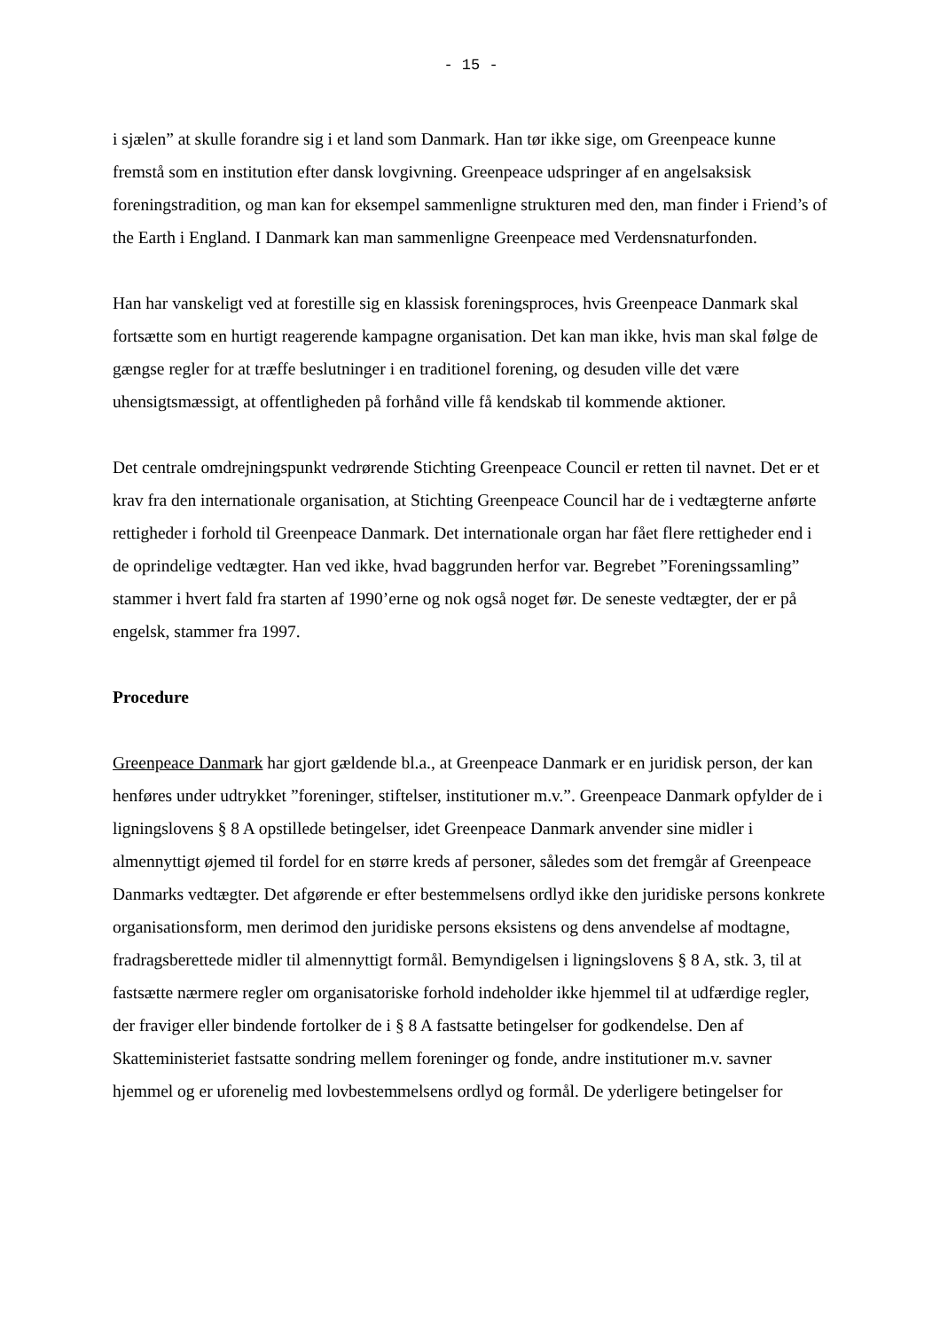- 15 -
i sjælen” at skulle forandre sig i et land som Danmark. Han tør ikke sige, om Greenpeace kunne fremstå som en institution efter dansk lovgivning. Greenpeace udspringer af en angelsaksisk foreningstradition, og man kan for eksempel sammenligne strukturen med den, man finder i Friend’s of the Earth i England. I Danmark kan man sammenligne Greenpeace med Verdensnaturfonden.
Han har vanskeligt ved at forestille sig en klassisk foreningsproces, hvis Greenpeace Danmark skal fortsætte som en hurtigt reagerende kampagne organisation. Det kan man ikke, hvis man skal følge de gængse regler for at træffe beslutninger i en traditionel forening, og desuden ville det være uhensigtsmæssigt, at offentligheden på forhånd ville få kendskab til kommende aktioner.
Det centrale omdrejningspunkt vedrørende Stichting Greenpeace Council er retten til navnet. Det er et krav fra den internationale organisation, at Stichting Greenpeace Council har de i vedtægterne anførte rettigheder i forhold til Greenpeace Danmark. Det internationale organ har fået flere rettigheder end i de oprindelige vedtægter. Han ved ikke, hvad baggrunden herfor var. Begrebet ”Foreningssamling” stammer i hvert fald fra starten af 1990’erne og nok også noget før. De seneste vedtægter, der er på engelsk, stammer fra 1997.
Procedure
Greenpeace Danmark har gjort gældende bl.a., at Greenpeace Danmark er en juridisk person, der kan henføres under udtrykket ”foreninger, stiftelser, institutioner m.v.”. Greenpeace Danmark opfylder de i ligningslovens § 8 A opstillede betingelser, idet Greenpeace Danmark anvender sine midler i almennyttigt øjemed til fordel for en større kreds af personer, således som det fremgår af Greenpeace Danmarks vedtægter. Det afgørende er efter bestemmelsens ordlyd ikke den juridiske persons konkrete organisationsform, men derimod den juridiske persons eksistens og dens anvendelse af modtagne, fradragsberettede midler til almennyttigt formål. Bemyndigelsen i ligningslovens § 8 A, stk. 3, til at fastsætte nærmere regler om organisatoriske forhold indeholder ikke hjemmel til at udfærdige regler, der fraviger eller bindende fortolker de i § 8 A fastsatte betingelser for godkendelse. Den af Skatteministeriet fastsatte sondring mellem foreninger og fonde, andre institutioner m.v. savner hjemmel og er uforenelig med lovbestemmelsens ordlyd og formål. De yderligere betingelser for